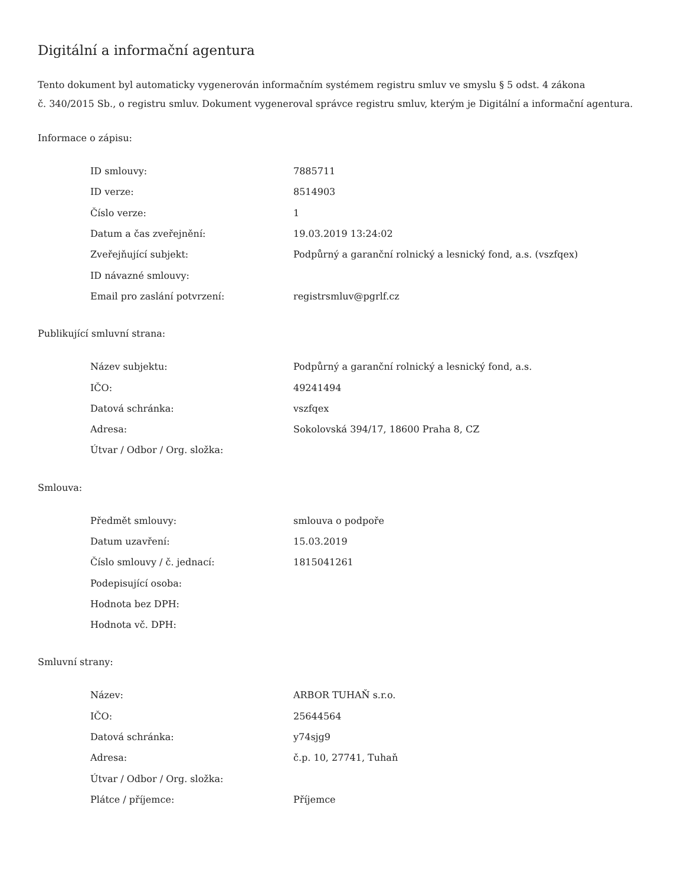Digitální a informační agentura
Tento dokument byl automaticky vygenerován informačním systémem registru smluv ve smyslu § 5 odst. 4 zákona
č. 340/2015 Sb., o registru smluv. Dokument vygeneroval správce registru smluv, kterým je Digitální a informační agentura.
Informace o zápisu:
| ID smlouvy: | 7885711 |
| ID verze: | 8514903 |
| Číslo verze: | 1 |
| Datum a čas zveřejnění: | 19.03.2019 13:24:02 |
| Zveřejňující subjekt: | Podpůrný a garanční rolnický a lesnický fond, a.s. (vszfqex) |
| ID návazné smlouvy: | |
| Email pro zaslání potvrzení: | registrsmluv@pgrlf.cz |
Publikující smluvní strana:
| Název subjektu: | Podpůrný a garanční rolnický a lesnický fond, a.s. |
| IČO: | 49241494 |
| Datová schránka: | vszfqex |
| Adresa: | Sokolovská 394/17, 18600 Praha 8, CZ |
| Útvar / Odbor / Org. složka: | |
Smlouva:
| Předmět smlouvy: | smlouva o podpoře |
| Datum uzavření: | 15.03.2019 |
| Číslo smlouvy / č. jednací: | 1815041261 |
| Podepisující osoba: | |
| Hodnota bez DPH: | |
| Hodnota vč. DPH: | |
Smluvní strany:
| Název: | ARBOR TUHAŇ s.r.o. |
| IČO: | 25644564 |
| Datová schránka: | y74sjg9 |
| Adresa: | č.p. 10, 27741, Tuhaň |
| Útvar / Odbor / Org. složka: | |
| Plátce / příjemce: | Příjemce |